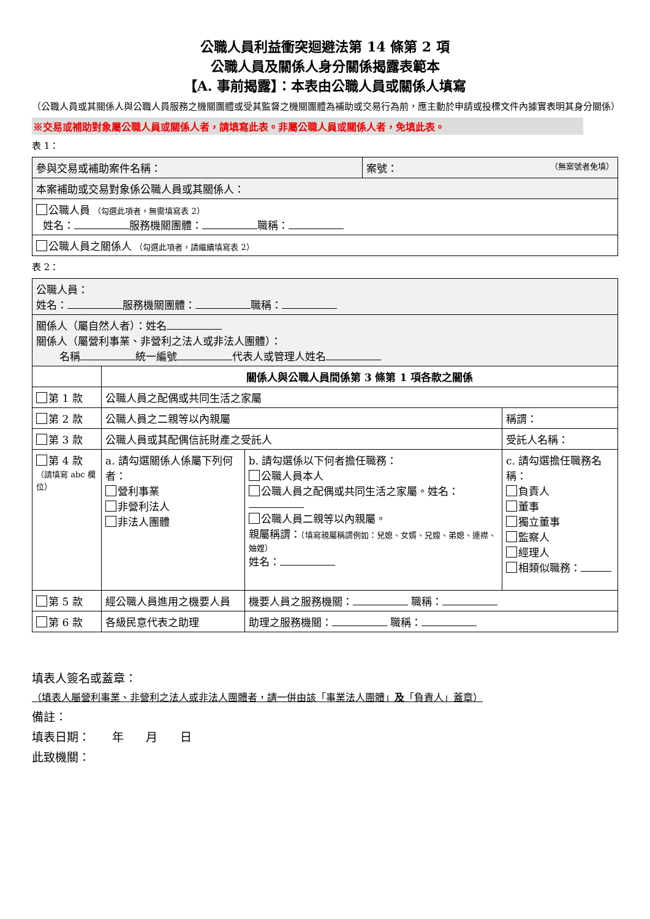公職人員利益衝突迴避法第 14 條第 2 項
公職人員及關係人身分關係揭露表範本
【A. 事前揭露】：本表由公職人員或關係人填寫
（公職人員或其關係人與公職人員服務之機關團體或受其監督之機關團體為補助或交易行為前，應主動於申請或投標文件內據實表明其身分關係）
※交易或補助對象屬公職人員或關係人者，請填寫此表。非屬公職人員或關係人者，免填此表。
表 1：
| 參與交易或補助案件名稱： | 案號： （無案號者免填） |
| 本案補助或交易對象係公職人員或其關係人： | |
| 公職人員 （勾選此項者，無需填寫表 2） 姓名： 服務機關團體： 職稱： | |
| 公職人員之關係人 （勾選此項者，請繼續填寫表 2） | |
表 2：
| 公職人員： 姓名： 服務機關團體： 職稱： | | | |
| 關係人（屬自然人者）：姓名 關係人（屬營利事業、非營利之法人或非法人團體）： 名稱 統一編號 代表人或管理人姓名 | | | |
| | 關係人與公職人員間係第 3 條第 1 項各款之關係 | | |
| 第 1 款 | 公職人員之配偶或共同生活之家屬 | | |
| 第 2 款 | 公職人員之二親等以內親屬 | | 稱謂： |
| 第 3 款 | 公職人員或其配偶信託財產之受託人 | | 受託人名稱： |
| 第 4 款 （請填寫 abc 欄位） | a. 請勾選關係人係屬下列何者： 營利事業 非營利法人 非法人團體 | b. 請勾選係以下何者擔任職務： 公職人員本人 公職人員之配偶或共同生活之家屬。姓名： 公職人員二親等以內親屬。 親屬稱謂： （填寫親屬稱謂例如：兒媳、女婿、兄嫂、弟媳、連襟、妯娌） 姓名： | c. 請勾選擔任職務名稱： 負責人 董事 獨立董事 監察人 經理人 相類似職務： |
| 第 5 款 | 經公職人員進用之機要人員 | 機要人員之服務機關： 職稱： | |
| 第 6 款 | 各級民意代表之助理 | 助理之服務機關： 職稱： | |
填表人簽名或蓋章：
（填表人屬營利事業、非營利之法人或非法人團體者，請一併由該「事業法人團體」及「負責人」蓋章）
備註：
填表日期： 年 月 日
此致機關：